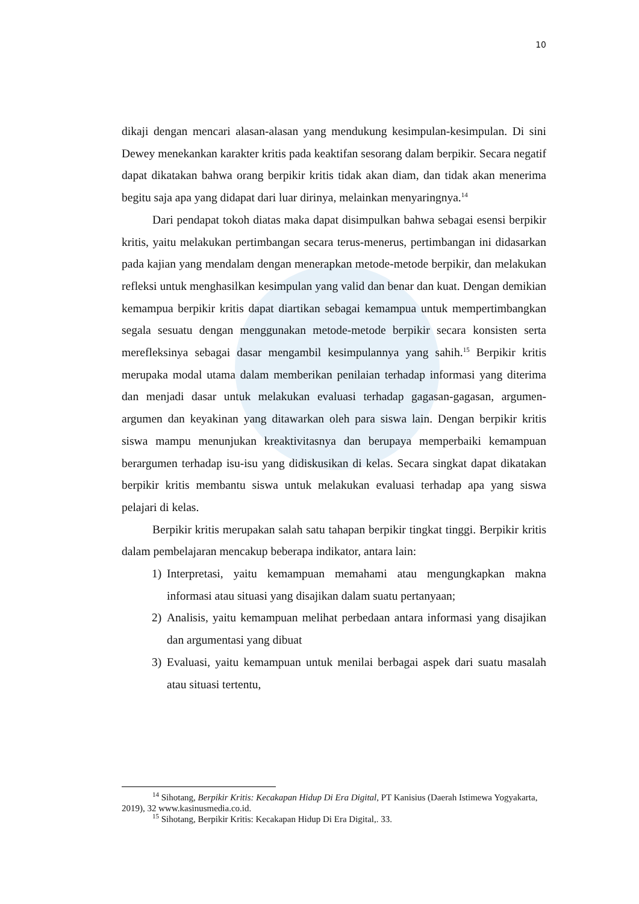10
dikaji dengan mencari alasan-alasan yang mendukung kesimpulan-kesimpulan. Di sini Dewey menekankan karakter kritis pada keaktifan sesorang dalam berpikir. Secara negatif dapat dikatakan bahwa orang berpikir kritis tidak akan diam, dan tidak akan menerima begitu saja apa yang didapat dari luar dirinya, melainkan menyaringnya.<sup>14</sup>
Dari pendapat tokoh diatas maka dapat disimpulkan bahwa sebagai esensi berpikir kritis, yaitu melakukan pertimbangan secara terus-menerus, pertimbangan ini didasarkan pada kajian yang mendalam dengan menerapkan metode-metode berpikir, dan melakukan refleksi untuk menghasilkan kesimpulan yang valid dan benar dan kuat. Dengan demikian kemampua berpikir kritis dapat diartikan sebagai kemampua untuk mempertimbangkan segala sesuatu dengan menggunakan metode-metode berpikir secara konsisten serta merefleksinya sebagai dasar mengambil kesimpulannya yang sahih.<sup>15</sup> Berpikir kritis merupaka modal utama dalam memberikan penilaian terhadap informasi yang diterima dan menjadi dasar untuk melakukan evaluasi terhadap gagasan-gagasan, argumen-argumen dan keyakinan yang ditawarkan oleh para siswa lain. Dengan berpikir kritis siswa mampu menunjukan kreaktivitasnya dan berupaya memperbaiki kemampuan berargumen terhadap isu-isu yang didiskusikan di kelas. Secara singkat dapat dikatakan berpikir kritis membantu siswa untuk melakukan evaluasi terhadap apa yang siswa pelajari di kelas.
Berpikir kritis merupakan salah satu tahapan berpikir tingkat tinggi. Berpikir kritis dalam pembelajaran mencakup beberapa indikator, antara lain:
1) Interpretasi, yaitu kemampuan memahami atau mengungkapkan makna informasi atau situasi yang disajikan dalam suatu pertanyaan;
2) Analisis, yaitu kemampuan melihat perbedaan antara informasi yang disajikan dan argumentasi yang dibuat
3) Evaluasi, yaitu kemampuan untuk menilai berbagai aspek dari suatu masalah atau situasi tertentu,
<sup>14</sup> Sihotang, Berpikir Kritis: Kecakapan Hidup Di Era Digital, PT Kanisius (Daerah Istimewa Yogyakarta, 2019), 32 www.kasinusmedia.co.id.
<sup>15</sup> Sihotang, Berpikir Kritis: Kecakapan Hidup Di Era Digital,. 33.